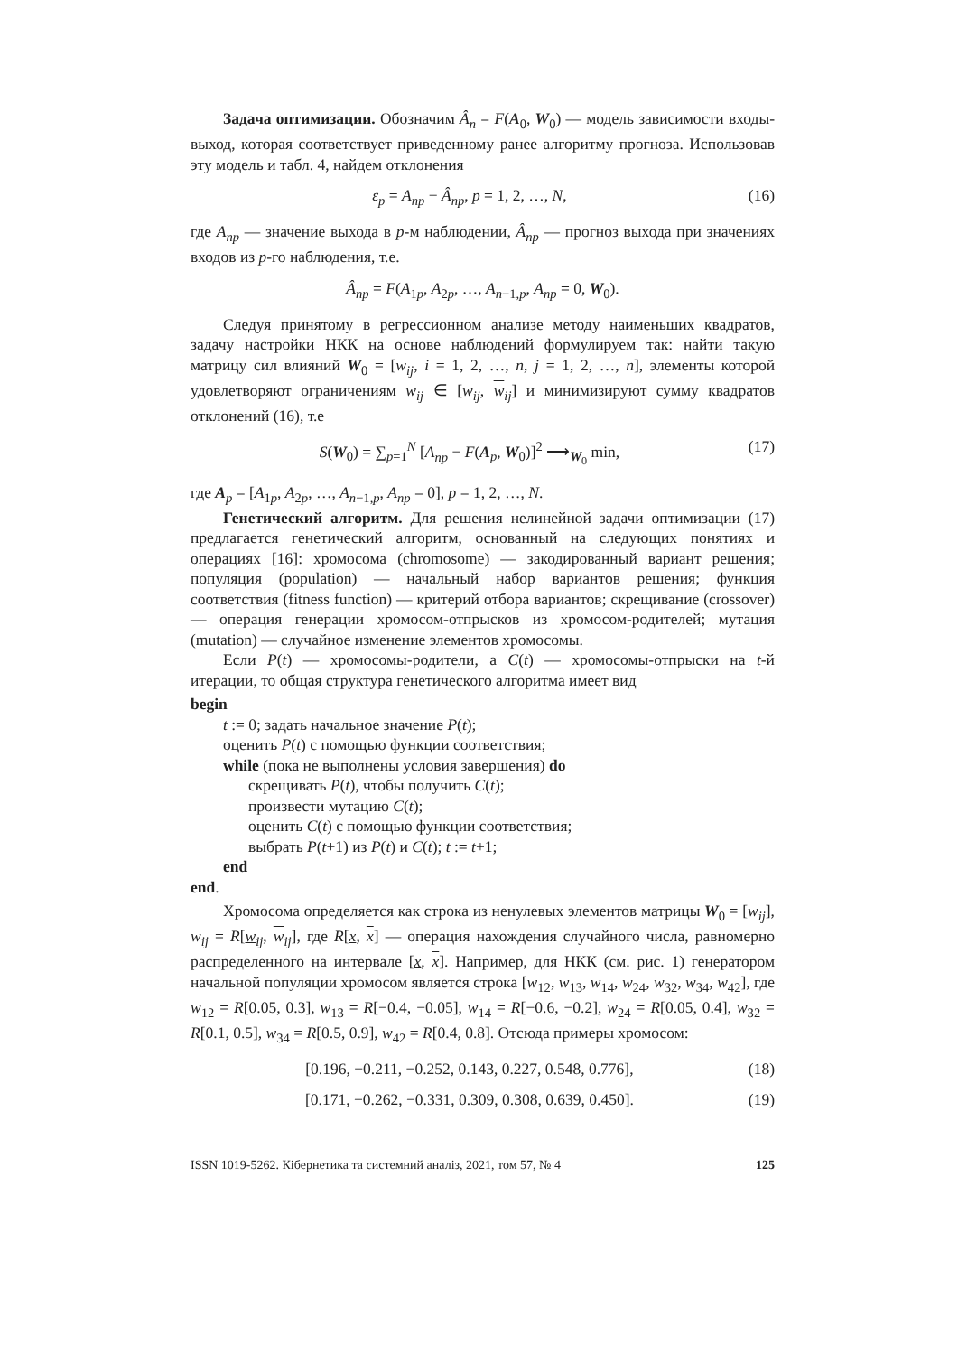Задача оптимизации. Обозначим Â<sub>n</sub> = F(A<sub>0</sub>, W<sub>0</sub>) — модель зависимости входы-выход, которая соответствует приведенному ранее алгоритму прогноза. Использовав эту модель и табл. 4, найдем отклонения
ε<sub>p</sub> = A<sub>np</sub> − Â<sub>np</sub>, p = 1, 2, …, N, (16)
где A<sub>np</sub> — значение выхода в p-м наблюдении, Â<sub>np</sub> — прогноз выхода при значениях входов из p-го наблюдения, т.е.
Â<sub>np</sub> = F(A<sub>1p</sub>, A<sub>2p</sub>, …, A<sub>n−1,p</sub>, A<sub>np</sub> = 0, W<sub>0</sub>).
Следуя принятому в регрессионном анализе методу наименьших квадратов, задачу настройки НКК на основе наблюдений формулируем так: найти такую матрицу сил влияний W<sub>0</sub> = [w<sub>ij</sub>, i = 1, 2, …, n, j = 1, 2, …, n], элементы которой удовлетворяют ограничениям w<sub>ij</sub> ∈ [w<sub>ij</sub>, w<sub>ij</sub>] и минимизируют сумму квадратов отклонений (16), т.е
S(W<sub>0</sub>) = ∑<sub>p=1</sub><sup>N</sup> [A<sub>np</sub> − F(A<sub>p</sub>, W<sub>0</sub>)]<sup>2</sup> ⟶<sub>W<sub>0</sub></sub> min, (17)
где A<sub>p</sub> = [A<sub>1p</sub>, A<sub>2p</sub>, …, A<sub>n−1,p</sub>, A<sub>np</sub> = 0], p = 1, 2, …, N.
Генетический алгоритм. Для решения нелинейной задачи оптимизации (17) предлагается генетический алгоритм, основанный на следующих понятиях и операциях [16]: хромосома (chromosome) — закодированный вариант решения; популяция (population) — начальный набор вариантов решения; функция соответствия (fitness function) — критерий отбора вариантов; скрещивание (crossover) — операция генерации хромосом-отпрысков из хромосом-родителей; мутация (mutation) — случайное изменение элементов хромосомы.
Если P(t) — хромосомы-родители, а C(t) — хромосомы-отпрыски на t-й итерации, то общая структура генетического алгоритма имеет вид
begin
t := 0; задать начальное значение P(t);
оценить P(t) с помощью функции соответствия;
while (пока не выполнены условия завершения) do
скрещивать P(t), чтобы получить C(t);
произвести мутацию C(t);
оценить C(t) с помощью функции соответствия;
выбрать P(t+1) из P(t) и C(t); t := t+1;
end
end.
Хромосома определяется как строка из ненулевых элементов матрицы W<sub>0</sub> = [w<sub>ij</sub>], w<sub>ij</sub> = R[w<sub>ij</sub>, w<sub>ij</sub>], где R[x, x] — операция нахождения случайного числа, равномерно распределенного на интервале [x, x]. Например, для НКК (см. рис. 1) генератором начальной популяции хромосом является строка [w<sub>12</sub>, w<sub>13</sub>, w<sub>14</sub>, w<sub>24</sub>, w<sub>32</sub>, w<sub>34</sub>, w<sub>42</sub>], где w<sub>12</sub> = R[0.05, 0.3], w<sub>13</sub> = R[−0.4, −0.05], w<sub>14</sub> = R[−0.6, −0.2], w<sub>24</sub> = R[0.05, 0.4], w<sub>32</sub> = R[0.1, 0.5], w<sub>34</sub> = R[0.5, 0.9], w<sub>42</sub> = R[0.4, 0.8]. Отсюда примеры хромосом:
[0.196, −0.211, −0.252, 0.143, 0.227, 0.548, 0.776], (18)
[0.171, −0.262, −0.331, 0.309, 0.308, 0.639, 0.450]. (19)
ISSN 1019-5262. Кібернетика та системний аналіз, 2021, том 57, № 4 125